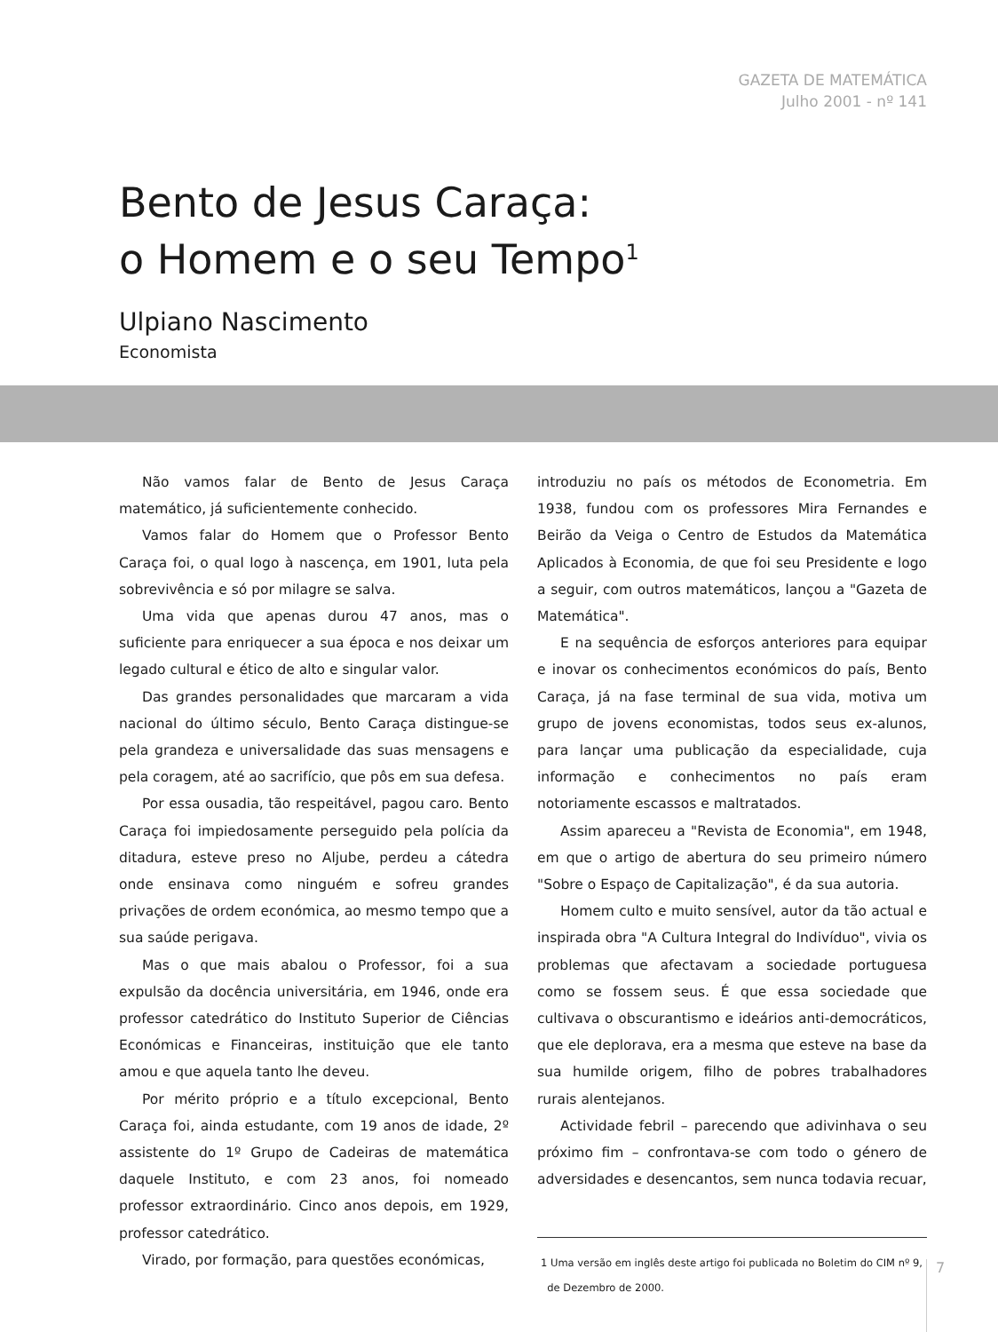GAZETA DE MATEMÁTICA
Julho 2001 - nº 141
Bento de Jesus Caraça:
o Homem e o seu Tempo<sup>1</sup>
Ulpiano Nascimento
Economista
Não vamos falar de Bento de Jesus Caraça matemático, já suficientemente conhecido.
Vamos falar do Homem que o Professor Bento Caraça foi, o qual logo à nascença, em 1901, luta pela sobrevivência e só por milagre se salva.
Uma vida que apenas durou 47 anos, mas o suficiente para enriquecer a sua época e nos deixar um legado cultural e ético de alto e singular valor.
Das grandes personalidades que marcaram a vida nacional do último século, Bento Caraça distingue-se pela grandeza e universalidade das suas mensagens e pela coragem, até ao sacrifício, que pôs em sua defesa.
Por essa ousadia, tão respeitável, pagou caro. Bento Caraça foi impiedosamente perseguido pela polícia da ditadura, esteve preso no Aljube, perdeu a cátedra onde ensinava como ninguém e sofreu grandes privações de ordem económica, ao mesmo tempo que a sua saúde perigava.
Mas o que mais abalou o Professor, foi a sua expulsão da docência universitária, em 1946, onde era professor catedrático do Instituto Superior de Ciências Económicas e Financeiras, instituição que ele tanto amou e que aquela tanto lhe deveu.
Por mérito próprio e a título excepcional, Bento Caraça foi, ainda estudante, com 19 anos de idade, 2º assistente do 1º Grupo de Cadeiras de matemática daquele Instituto, e com 23 anos, foi nomeado professor extraordinário. Cinco anos depois, em 1929, professor catedrático.
Virado, por formação, para questões económicas,
introduziu no país os métodos de Econometria. Em 1938, fundou com os professores Mira Fernandes e Beirão da Veiga o Centro de Estudos da Matemática Aplicados à Economia, de que foi seu Presidente e logo a seguir, com outros matemáticos, lançou a "Gazeta de Matemática".
E na sequência de esforços anteriores para equipar e inovar os conhecimentos económicos do país, Bento Caraça, já na fase terminal de sua vida, motiva um grupo de jovens economistas, todos seus ex-alunos, para lançar uma publicação da especialidade, cuja informação e conhecimentos no país eram notoriamente escassos e maltratados.
Assim apareceu a "Revista de Economia", em 1948, em que o artigo de abertura do seu primeiro número "Sobre o Espaço de Capitalização", é da sua autoria.
Homem culto e muito sensível, autor da tão actual e inspirada obra "A Cultura Integral do Indivíduo", vivia os problemas que afectavam a sociedade portuguesa como se fossem seus. É que essa sociedade que cultivava o obscurantismo e ideários anti-democráticos, que ele deplorava, era a mesma que esteve na base da sua humilde origem, filho de pobres trabalhadores rurais alentejanos.
Actividade febril – parecendo que adivinhava o seu próximo fim – confrontava-se com todo o género de adversidades e desencantos, sem nunca todavia recuar,
1 Uma versão em inglês deste artigo foi publicada no Boletim do CIM nº 9,
de Dezembro de 2000.
7